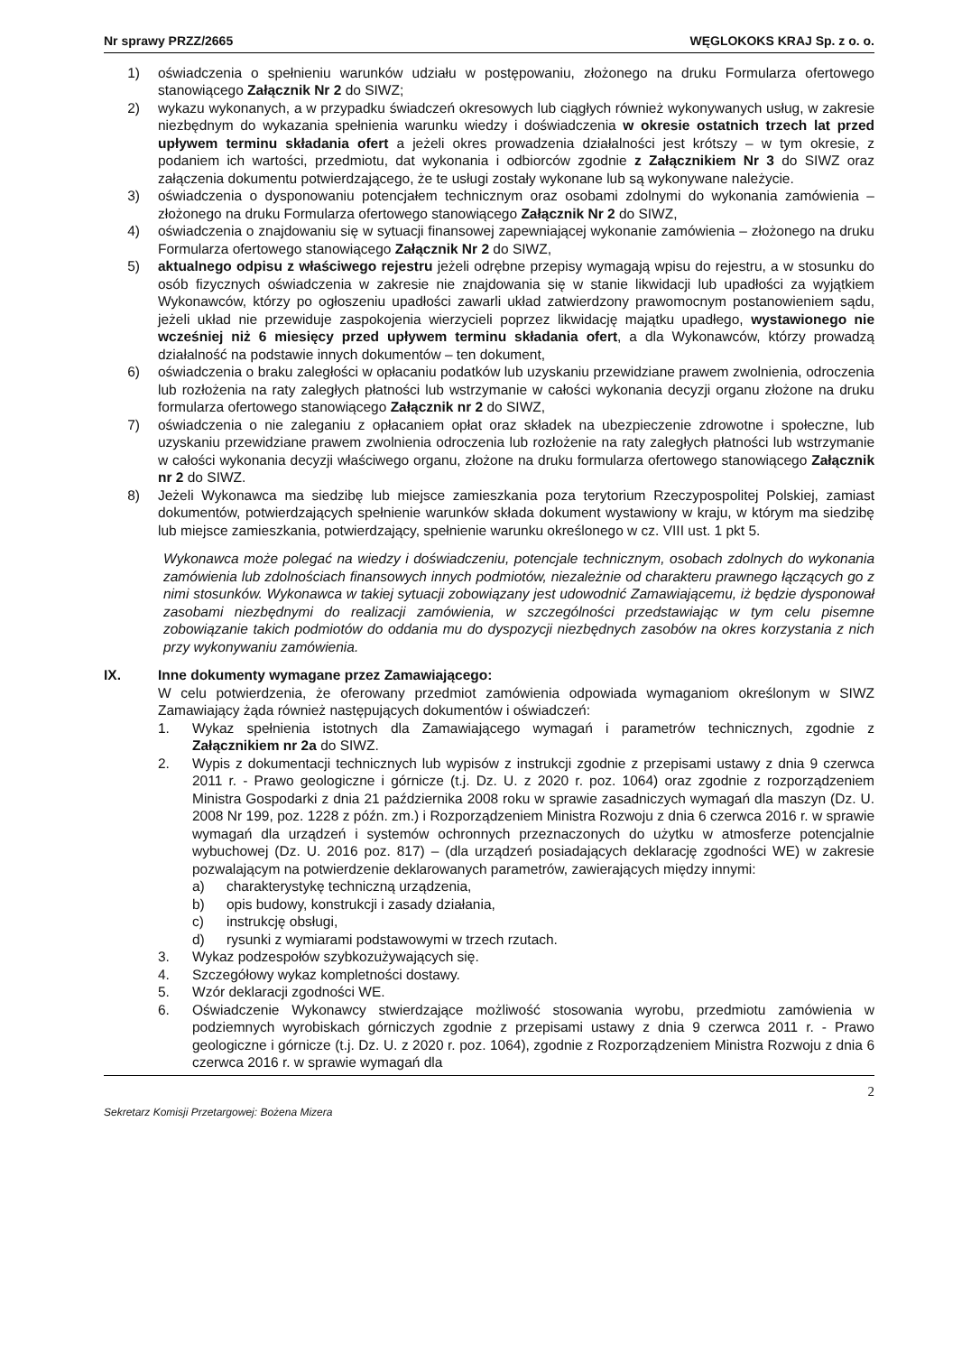Nr sprawy PRZZ/2665 WĘGLOKOKS KRAJ Sp. z o. o.
1) oświadczenia o spełnieniu warunków udziału w postępowaniu, złożonego na druku Formularza ofertowego stanowiącego Załącznik Nr 2 do SIWZ;
2) wykazu wykonanych, a w przypadku świadczeń okresowych lub ciągłych również wykonywanych usług, w zakresie niezbędnym do wykazania spełnienia warunku wiedzy i doświadczenia w okresie ostatnich trzech lat przed upływem terminu składania ofert a jeżeli okres prowadzenia działalności jest krótszy – w tym okresie, z podaniem ich wartości, przedmiotu, dat wykonania i odbiorców zgodnie z Załącznikiem Nr 3 do SIWZ oraz załączenia dokumentu potwierdzającego, że te usługi zostały wykonane lub są wykonywane należycie.
3) oświadczenia o dysponowaniu potencjałem technicznym oraz osobami zdolnymi do wykonania zamówienia – złożonego na druku Formularza ofertowego stanowiącego Załącznik Nr 2 do SIWZ,
4) oświadczenia o znajdowaniu się w sytuacji finansowej zapewniającej wykonanie zamówienia – złożonego na druku Formularza ofertowego stanowiącego Załącznik Nr 2 do SIWZ,
5) aktualnego odpisu z właściwego rejestru jeżeli odrębne przepisy wymagają wpisu do rejestru, a w stosunku do osób fizycznych oświadczenia w zakresie nie znajdowania się w stanie likwidacji lub upadłości za wyjątkiem Wykonawców, którzy po ogłoszeniu upadłości zawarli układ zatwierdzony prawomocnym postanowieniem sądu, jeżeli układ nie przewiduje zaspokojenia wierzycieli poprzez likwidację majątku upadłego, wystawionego nie wcześniej niż 6 miesięcy przed upływem terminu składania ofert, a dla Wykonawców, którzy prowadzą działalność na podstawie innych dokumentów – ten dokument,
6) oświadczenia o braku zaległości w opłacaniu podatków lub uzyskaniu przewidziane prawem zwolnienia, odroczenia lub rozłożenia na raty zaległych płatności lub wstrzymanie w całości wykonania decyzji organu złożone na druku formularza ofertowego stanowiącego Załącznik nr 2 do SIWZ,
7) oświadczenia o nie zaleganiu z opłacaniem opłat oraz składek na ubezpieczenie zdrowotne i społeczne, lub uzyskaniu przewidziane prawem zwolnienia odroczenia lub rozłożenie na raty zaległych płatności lub wstrzymanie w całości wykonania decyzji właściwego organu, złożone na druku formularza ofertowego stanowiącego Załącznik nr 2 do SIWZ.
8) Jeżeli Wykonawca ma siedzibę lub miejsce zamieszkania poza terytorium Rzeczypospolitej Polskiej, zamiast dokumentów, potwierdzających spełnienie warunków składa dokument wystawiony w kraju, w którym ma siedzibę lub miejsce zamieszkania, potwierdzający, spełnienie warunku określonego w cz. VIII ust. 1 pkt 5.
Wykonawca może polegać na wiedzy i doświadczeniu, potencjale technicznym, osobach zdolnych do wykonania zamówienia lub zdolnościach finansowych innych podmiotów, niezależnie od charakteru prawnego łączących go z nimi stosunków. Wykonawca w takiej sytuacji zobowiązany jest udowodnić Zamawiającemu, iż będzie dysponował zasobami niezbędnymi do realizacji zamówienia, w szczególności przedstawiając w tym celu pisemne zobowiązanie takich podmiotów do oddania mu do dyspozycji niezbędnych zasobów na okres korzystania z nich przy wykonywaniu zamówienia.
IX. Inne dokumenty wymagane przez Zamawiającego:
W celu potwierdzenia, że oferowany przedmiot zamówienia odpowiada wymaganiom określonym w SIWZ Zamawiający żąda również następujących dokumentów i oświadczeń:
1. Wykaz spełnienia istotnych dla Zamawiającego wymagań i parametrów technicznych, zgodnie z Załącznikiem nr 2a do SIWZ.
2. Wypis z dokumentacji technicznych lub wypisów z instrukcji zgodnie z przepisami ustawy z dnia 9 czerwca 2011 r. - Prawo geologiczne i górnicze (t.j. Dz. U. z 2020 r. poz. 1064) oraz zgodnie z rozporządzeniem Ministra Gospodarki z dnia 21 października 2008 roku w sprawie zasadniczych wymagań dla maszyn (Dz. U. 2008 Nr 199, poz. 1228 z późn. zm.) i Rozporządzeniem Ministra Rozwoju z dnia 6 czerwca 2016 r. w sprawie wymagań dla urządzeń i systemów ochronnych przeznaczonych do użytku w atmosferze potencjalnie wybuchowej (Dz. U. 2016 poz. 817) – (dla urządzeń posiadających deklarację zgodności WE) w zakresie pozwalającym na potwierdzenie deklarowanych parametrów, zawierających między innymi:
a) charakterystykę techniczną urządzenia,
b) opis budowy, konstrukcji i zasady działania,
c) instrukcję obsługi,
d) rysunki z wymiarami podstawowymi w trzech rzutach.
3. Wykaz podzespołów szybkozużywających się.
4. Szczegółowy wykaz kompletności dostawy.
5. Wzór deklaracji zgodności WE.
6. Oświadczenie Wykonawcy stwierdzające możliwość stosowania wyrobu, przedmiotu zamówienia w podziemnych wyrobiskach górniczych zgodnie z przepisami ustawy z dnia 9 czerwca 2011 r. - Prawo geologiczne i górnicze (t.j. Dz. U. z 2020 r. poz. 1064), zgodnie z Rozporządzeniem Ministra Rozwoju z dnia 6 czerwca 2016 r. w sprawie wymagań dla
2
Sekretarz Komisji Przetargowej: Bożena Mizera